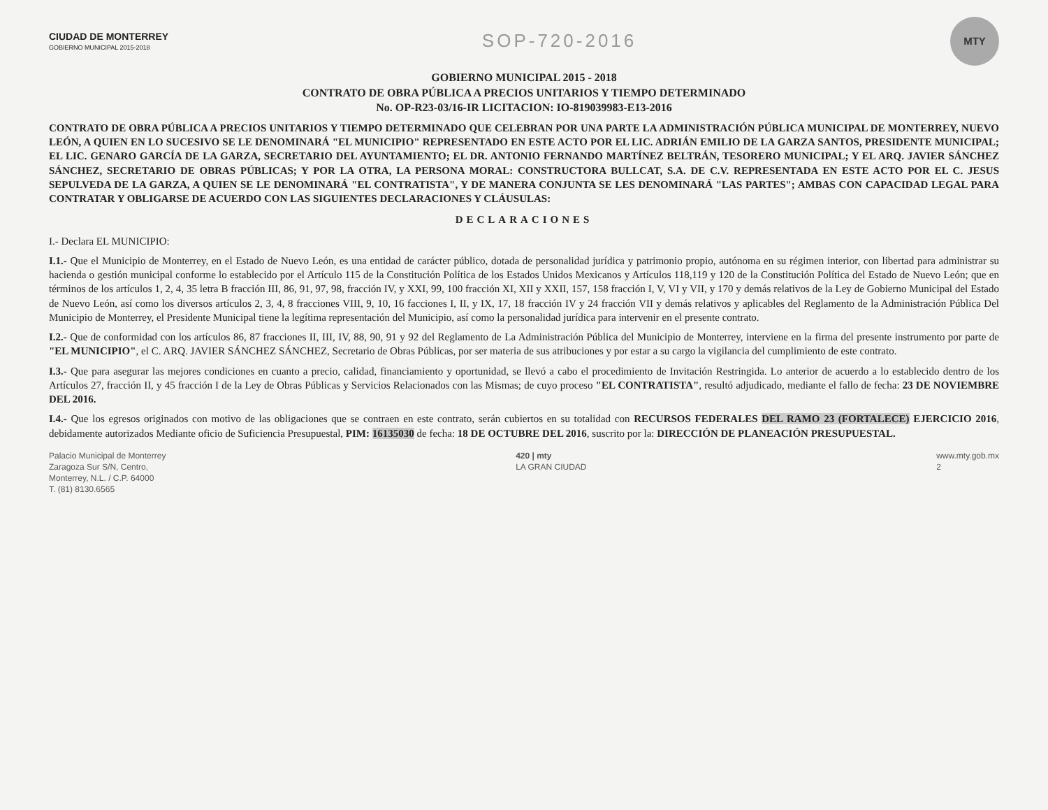CIUDAD DE MONTERREY
GOBIERNO MUNICIPAL 2015-2018
SOP-720-2016
MTY
GOBIERNO MUNICIPAL 2015 - 2018
CONTRATO DE OBRA PÚBLICA A PRECIOS UNITARIOS Y TIEMPO DETERMINADO
No. OP-R23-03/16-IR LICITACION: IO-819039983-E13-2016
CONTRATO DE OBRA PÚBLICA A PRECIOS UNITARIOS Y TIEMPO DETERMINADO QUE CELEBRAN POR UNA PARTE LA ADMINISTRACIÓN PÚBLICA MUNICIPAL DE MONTERREY, NUEVO LEÓN, A QUIEN EN LO SUCESIVO SE LE DENOMINARÁ "EL MUNICIPIO" REPRESENTADO EN ESTE ACTO POR EL LIC. ADRIÁN EMILIO DE LA GARZA SANTOS, PRESIDENTE MUNICIPAL; EL LIC. GENARO GARCÍA DE LA GARZA, SECRETARIO DEL AYUNTAMIENTO; EL DR. ANTONIO FERNANDO MARTÍNEZ BELTRÁN, TESORERO MUNICIPAL; Y EL ARQ. JAVIER SÁNCHEZ SÁNCHEZ, SECRETARIO DE OBRAS PÚBLICAS; Y POR LA OTRA, LA PERSONA MORAL: CONSTRUCTORA BULLCAT, S.A. DE C.V. REPRESENTADA EN ESTE ACTO POR EL C. JESUS SEPULVEDA DE LA GARZA, A QUIEN SE LE DENOMINARÁ "EL CONTRATISTA", Y DE MANERA CONJUNTA SE LES DENOMINARÁ "LAS PARTES"; AMBAS CON CAPACIDAD LEGAL PARA CONTRATAR Y OBLIGARSE DE ACUERDO CON LAS SIGUIENTES DECLARACIONES Y CLÁUSULAS:
DECLARACIONES
I.- Declara EL MUNICIPIO:
I.1.- Que el Municipio de Monterrey, en el Estado de Nuevo León, es una entidad de carácter público, dotada de personalidad jurídica y patrimonio propio, autónoma en su régimen interior, con libertad para administrar su hacienda o gestión municipal conforme lo establecido por el Artículo 115 de la Constitución Política de los Estados Unidos Mexicanos y Artículos 118,119 y 120 de la Constitución Política del Estado de Nuevo León; que en términos de los artículos 1, 2, 4, 35 letra B fracción III, 86, 91, 97, 98, fracción IV, y XXI, 99, 100 fracción XI, XII y XXII, 157, 158 fracción I, V, VI y VII, y 170 y demás relativos de la Ley de Gobierno Municipal del Estado de Nuevo León, así como los diversos artículos 2, 3, 4, 8 fracciones VIII, 9, 10, 16 facciones I, II, y IX, 17, 18 fracción IV y 24 fracción VII y demás relativos y aplicables del Reglamento de la Administración Pública Del Municipio de Monterrey, el Presidente Municipal tiene la legítima representación del Municipio, así como la personalidad jurídica para intervenir en el presente contrato.
I.2.- Que de conformidad con los artículos 86, 87 fracciones II, III, IV, 88, 90, 91 y 92 del Reglamento de La Administración Pública del Municipio de Monterrey, interviene en la firma del presente instrumento por parte de "EL MUNICIPIO", el C. ARQ. JAVIER SÁNCHEZ SÁNCHEZ, Secretario de Obras Públicas, por ser materia de sus atribuciones y por estar a su cargo la vigilancia del cumplimiento de este contrato.
I.3.- Que para asegurar las mejores condiciones en cuanto a precio, calidad, financiamiento y oportunidad, se llevó a cabo el procedimiento de Invitación Restringida. Lo anterior de acuerdo a lo establecido dentro de los Artículos 27, fracción II, y 45 fracción I de la Ley de Obras Públicas y Servicios Relacionados con las Mismas; de cuyo proceso "EL CONTRATISTA", resultó adjudicado, mediante el fallo de fecha: 23 DE NOVIEMBRE DEL 2016.
I.4.- Que los egresos originados con motivo de las obligaciones que se contraen en este contrato, serán cubiertos en su totalidad con RECURSOS FEDERALES DEL RAMO 23 (FORTALECE) EJERCICIO 2016, debidamente autorizados Mediante oficio de Suficiencia Presupuestal, PIM: 16135030 de fecha: 18 DE OCTUBRE DEL 2016, suscrito por la: DIRECCIÓN DE PLANEACIÓN PRESUPUESTAL.
Palacio Municipal de Monterrey
Zaragoza Sur S/N, Centro,
Monterrey, N.L. / C.P. 64000
T. (81) 8130.6565
420 | mty
LA GRAN CIUDAD
www.mty.gob.mx
2